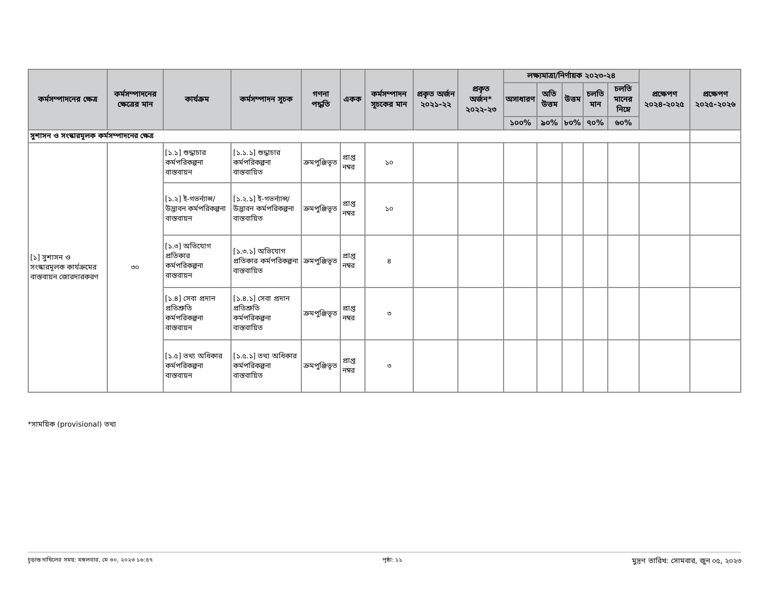| কর্মসম্পাদনের ক্ষেত্র | কর্মসম্পাদনের ক্ষেত্রের মান | কার্যক্রম | কর্মসম্পাদন সূচক | গণনা পদ্ধতি | একক | কর্মসম্পাদন সূচকের মান | প্রকৃত অর্জন ২০২১-২২ | প্রকৃত অর্জন* ২০২২-২৩ | লক্ষ্যমাত্রা/নির্ণায়ক ২০২৩-২৪ | | | | | প্রক্ষেপণ ২০২৪-২০২৫ | প্রক্ষেপণ ২০২৫-২০২৬ |
| --- | --- | --- | --- | --- | --- | --- | --- | --- | --- | --- | --- | --- | --- | --- | --- |
| | | | | | | | | | অসাধারণ | অতি উত্তম | উত্তম | চলতি মান | চলতি মানের নিম্নে | | |
| | | | | | | | | | ১০০% | ৯০% | ৮০% | ৭০% | ৬০% | | |
| সুশাসন ও সংস্কারমূলক কর্মসম্পাদনের ক্ষেত্র | | | | | | | | | | | | | | | |
| [১] সুশাসন ও সংস্কারমূলক কার্যক্রমের বাস্তবায়ন জোরদারকরণ | ৩০ | [১.১] শুদ্ধাচার কর্মপরিকল্পনা বাস্তবায়ন | [১.১.১] শুদ্ধাচার কর্মপরিকল্পনা বাস্তবায়িত | ক্রমপুঞ্জিভূত | প্রাপ্ত নম্বর | ১০ | | | | | | | | | |
| | | [১.২] ই-গভর্ন্যান্স/ উদ্ভাবন কর্মপরিকল্পনা বাস্তবায়ন | [১.২.১] ই-গভর্ন্যান্স/ উদ্ভাবন কর্মপরিকল্পনা বাস্তবায়িত | ক্রমপুঞ্জিভূত | প্রাপ্ত নম্বর | ১০ | | | | | | | | | |
| | | [১.৩] অভিযোগ প্রতিকার কর্মপরিকল্পনা বাস্তবায়ন | [১.৩.১] অভিযোগ প্রতিকার কর্মপরিকল্পনা বাস্তবায়িত | ক্রমপুঞ্জিভূত | প্রাপ্ত নম্বর | ৪ | | | | | | | | | |
| | | [১.৪] সেবা প্রদান প্রতিশ্রুতি কর্মপরিকল্পনা বাস্তবায়ন | [১.৪.১] সেবা প্রদান প্রতিশ্রুতি কর্মপরিকল্পনা বাস্তবায়িত | ক্রমপুঞ্জিভূত | প্রাপ্ত নম্বর | ৩ | | | | | | | | | |
| | | [১.৫] তথ্য অধিকার কর্মপরিকল্পনা বাস্তবায়ন | [১.৫.১] তথ্য অধিকার কর্মপরিকল্পনা বাস্তবায়িত | ক্রমপুঞ্জিভূত | প্রাপ্ত নম্বর | ৩ | | | | | | | | | |
*সাময়িক (provisional) তথ্য
চূড়ান্ত দাখিলের সময়: মঙ্গলবার, মে ৩০, ২০২৩ ১৬:৫৭ পৃষ্ঠা: ১১ মুদ্রণ তারিখ: সোমবার, জুন ০৫, ২০২৩